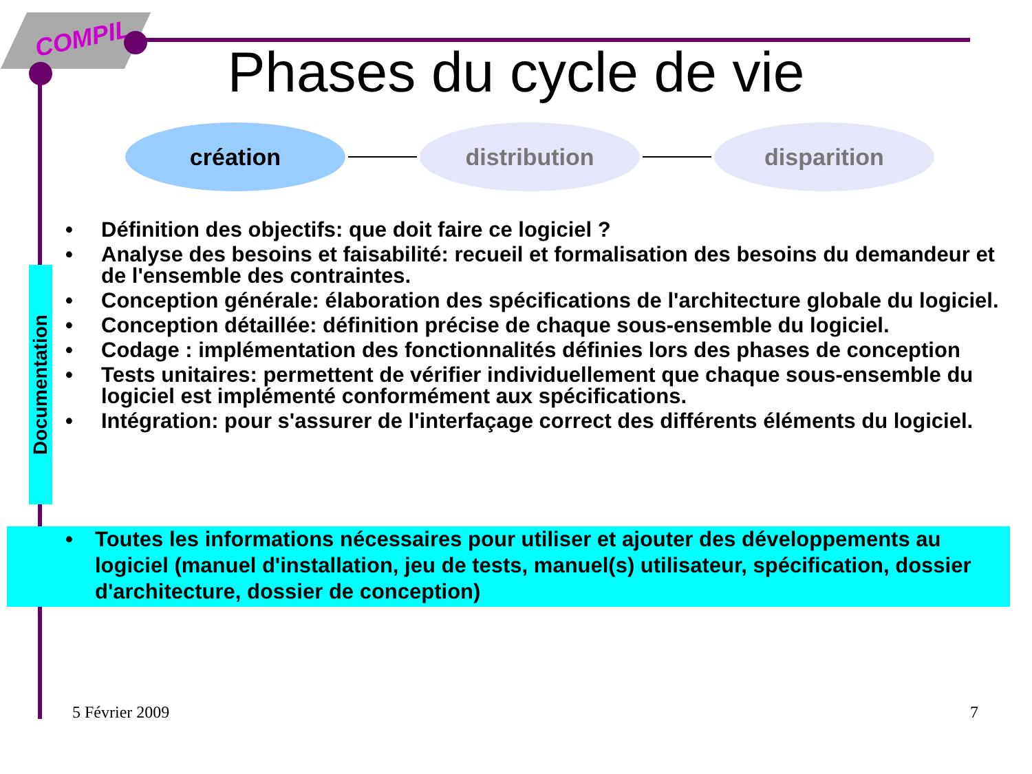COMPIL
Phases du cycle de vie
création distribution disparition
Documentation
• Définition des objectifs: que doit faire ce logiciel ?
• Analyse des besoins et faisabilité: recueil et formalisation des besoins du demandeur et de l'ensemble des contraintes.
• Conception générale: élaboration des spécifications de l'architecture globale du logiciel.
• Conception détaillée: définition précise de chaque sous-ensemble du logiciel.
• Codage : implémentation des fonctionnalités définies lors des phases de conception
• Tests unitaires: permettent de vérifier individuellement que chaque sous-ensemble du logiciel est implémenté conformément aux spécifications.
• Intégration: pour s'assurer de l'interfaçage correct des différents éléments du logiciel.
• Toutes les informations nécessaires pour utiliser et ajouter des développements au logiciel (manuel d'installation, jeu de tests, manuel(s) utilisateur, spécification, dossier d'architecture, dossier de conception)
5 Février 2009 7